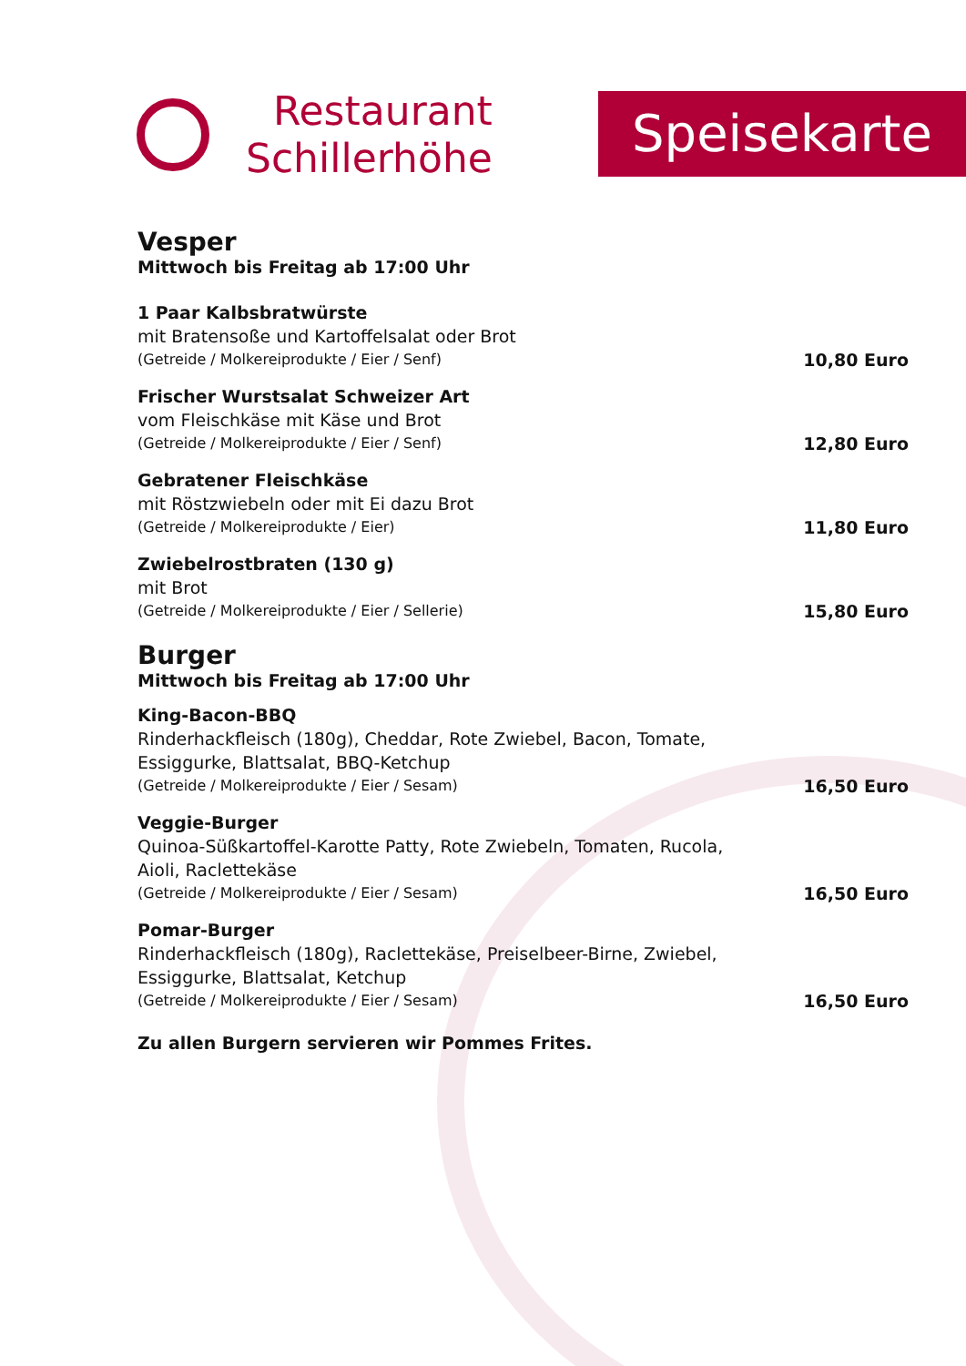Restaurant
Schillerhöhe
Speisekarte
Vesper
Mittwoch bis Freitag ab 17:00 Uhr
1 Paar Kalbsbratwürste
mit Bratensoße und Kartoffelsalat oder Brot
(Getreide / Molkereiprodukte / Eier / Senf) 10,80 Euro
Frischer Wurstsalat Schweizer Art
vom Fleischkäse mit Käse und Brot
(Getreide / Molkereiprodukte / Eier / Senf) 12,80 Euro
Gebratener Fleischkäse
mit Röstzwiebeln oder mit Ei dazu Brot
(Getreide / Molkereiprodukte / Eier) 11,80 Euro
Zwiebelrostbraten (130 g)
mit Brot
(Getreide / Molkereiprodukte / Eier / Sellerie) 15,80 Euro
Burger
Mittwoch bis Freitag ab 17:00 Uhr
King-Bacon-BBQ
Rinderhackfleisch (180g), Cheddar, Rote Zwiebel, Bacon, Tomate,
Essiggurke, Blattsalat, BBQ-Ketchup
(Getreide / Molkereiprodukte / Eier / Sesam) 16,50 Euro
Veggie-Burger
Quinoa-Süßkartoffel-Karotte Patty, Rote Zwiebeln, Tomaten, Rucola,
Aioli, Raclettekäse
(Getreide / Molkereiprodukte / Eier / Sesam) 16,50 Euro
Pomar-Burger
Rinderhackfleisch (180g), Raclettekäse, Preiselbeer-Birne, Zwiebel,
Essiggurke, Blattsalat, Ketchup
(Getreide / Molkereiprodukte / Eier / Sesam) 16,50 Euro
Zu allen Burgern servieren wir Pommes Frites.